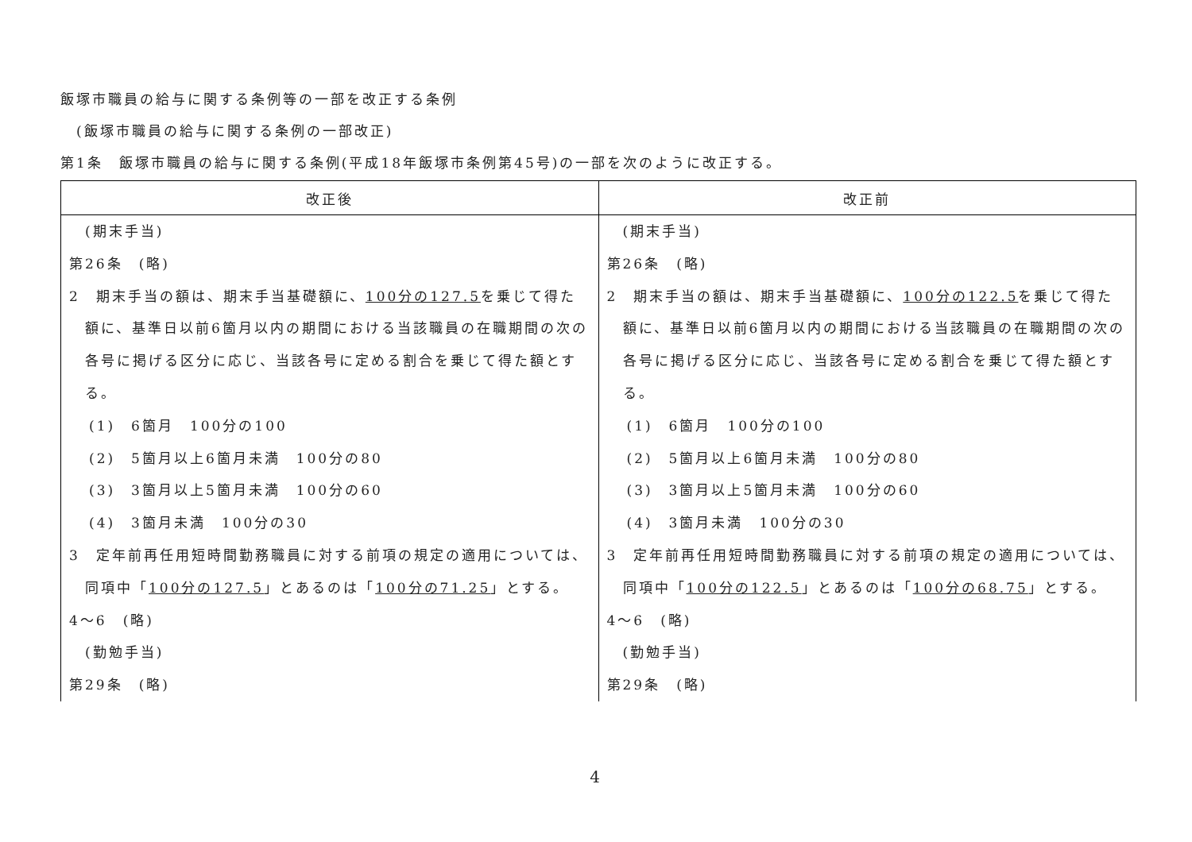飯塚市職員の給与に関する条例等の一部を改正する条例
(飯塚市職員の給与に関する条例の一部改正)
第1条　飯塚市職員の給与に関する条例(平成18年飯塚市条例第45号)の一部を次のように改正する。
| 改正後 | 改正前 |
| --- | --- |
| (期末手当) 第26条 (略) 2 期末手当の額は、期末手当基礎額に、 100分の127.5 を乗じて得た額に、基準日以前6箇月以内の期間における当該職員の在職期間の次の各号に掲げる区分に応じ、当該各号に定める割合を乗じて得た額とする。 (1) 6箇月 100分の100 (2) 5箇月以上6箇月未満 100分の80 (3) 3箇月以上5箇月未満 100分の60 (4) 3箇月未満 100分の30 3 定年前再任用短時間勤務職員に対する前項の規定の適用については、同項中「 100分の127.5 」とあるのは「 100分の71.25 」とする。 4～6 (略) (勤勉手当) 第29条 (略) | (期末手当) 第26条 (略) 2 期末手当の額は、期末手当基礎額に、 100分の122.5 を乗じて得た額に、基準日以前6箇月以内の期間における当該職員の在職期間の次の各号に掲げる区分に応じ、当該各号に定める割合を乗じて得た額とする。 (1) 6箇月 100分の100 (2) 5箇月以上6箇月未満 100分の80 (3) 3箇月以上5箇月未満 100分の60 (4) 3箇月未満 100分の30 3 定年前再任用短時間勤務職員に対する前項の規定の適用については、同項中「 100分の122.5 」とあるのは「 100分の68.75 」とする。 4～6 (略) (勤勉手当) 第29条 (略) |
4